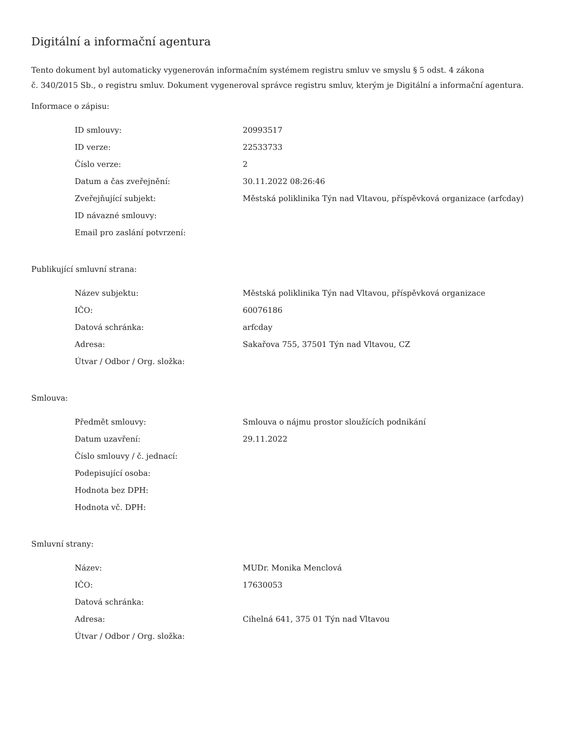Digitální a informační agentura
Tento dokument byl automaticky vygenerován informačním systémem registru smluv ve smyslu § 5 odst. 4 zákona
č. 340/2015 Sb., o registru smluv. Dokument vygeneroval správce registru smluv, kterým je Digitální a informační agentura.
Informace o zápisu:
| ID smlouvy: | 20993517 |
| ID verze: | 22533733 |
| Číslo verze: | 2 |
| Datum a čas zveřejnění: | 30.11.2022 08:26:46 |
| Zveřejňující subjekt: | Městská poliklinika Týn nad Vltavou, příspěvková organizace (arfcday) |
| ID návazné smlouvy: | |
| Email pro zaslání potvrzení: | |
Publikující smluvní strana:
| Název subjektu: | Městská poliklinika Týn nad Vltavou, příspěvková organizace |
| IČO: | 60076186 |
| Datová schránka: | arfcday |
| Adresa: | Sakařova 755, 37501 Týn nad Vltavou, CZ |
| Útvar / Odbor / Org. složka: | |
Smlouva:
| Předmět smlouvy: | Smlouva o nájmu prostor sloužících podnikání |
| Datum uzavření: | 29.11.2022 |
| Číslo smlouvy / č. jednací: | |
| Podepisující osoba: | |
| Hodnota bez DPH: | |
| Hodnota vč. DPH: | |
Smluvní strany:
| Název: | MUDr. Monika Menclová |
| IČO: | 17630053 |
| Datová schránka: | |
| Adresa: | Cihelná 641, 375 01 Týn nad Vltavou |
| Útvar / Odbor / Org. složka: | |